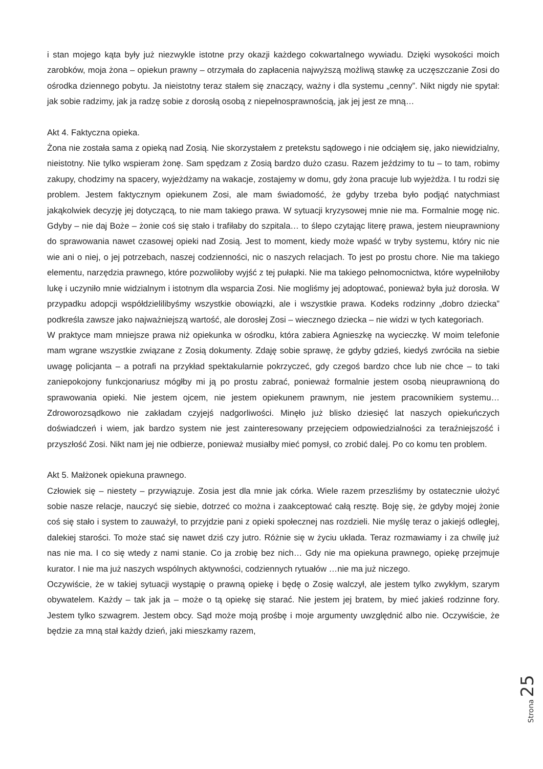i stan mojego kąta były już niezwykle istotne przy okazji każdego cokwartalnego wywiadu. Dzięki wysokości moich zarobków, moja żona – opiekun prawny – otrzymała do zapłacenia najwyższą możliwą stawkę za uczęszczanie Zosi do ośrodka dziennego pobytu. Ja nieistotny teraz stałem się znaczący, ważny i dla systemu „cenny”. Nikt nigdy nie spytał: jak sobie radzimy, jak ja radzę sobie z dorosłą osobą z niepełnosprawnością, jak jej jest ze mną…
Akt 4. Faktyczna opieka.
Żona nie została sama z opieką nad Zosią. Nie skorzystałem z pretekstu sądowego i nie odciąłem się, jako niewidzialny, nieistotny. Nie tylko wspieram żonę. Sam spędzam z Zosią bardzo dużo czasu. Razem jeździmy to tu – to tam, robimy zakupy, chodzimy na spacery, wyjeżdżamy na wakacje, zostajemy w domu, gdy żona pracuje lub wyjeżdża. I tu rodzi się problem. Jestem faktycznym opiekunem Zosi, ale mam świadomość, że gdyby trzeba było podjąć natychmiast jakąkolwiek decyzję jej dotyczącą, to nie mam takiego prawa. W sytuacji kryzysowej mnie nie ma. Formalnie mogę nic. Gdyby – nie daj Boże – żonie coś się stało i trafiłaby do szpitala… to ślepo czytając literę prawa, jestem nieuprawniony do sprawowania nawet czasowej opieki nad Zosią. Jest to moment, kiedy może wpaść w tryby systemu, który nic nie wie ani o niej, o jej potrzebach, naszej codzienności, nic o naszych relacjach. To jest po prostu chore. Nie ma takiego elementu, narzędzia prawnego, które pozwoliłoby wyjść z tej pułapki. Nie ma takiego pełnomocnictwa, które wypełniłoby lukę i uczyniło mnie widzialnym i istotnym dla wsparcia Zosi. Nie mogliśmy jej adoptować, ponieważ była już dorosła. W przypadku adopcji współdzielilibyśmy wszystkie obowiązki, ale i wszystkie prawa. Kodeks rodzinny „dobro dziecka” podkreśla zawsze jako najważniejszą wartość, ale dorosłej Zosi – wiecznego dziecka – nie widzi w tych kategoriach.
W praktyce mam mniejsze prawa niż opiekunka w ośrodku, która zabiera Agnieszkę na wycieczkę. W moim telefonie mam wgrane wszystkie związane z Zosią dokumenty. Zdaję sobie sprawę, że gdyby gdzieś, kiedyś zwróciła na siebie uwagę policjanta – a potrafi na przykład spektakularnie pokrzyczeć, gdy czegoś bardzo chce lub nie chce – to taki zaniepokojony funkcjonariusz mógłby mi ją po prostu zabrać, ponieważ formalnie jestem osobą nieuprawnioną do sprawowania opieki. Nie jestem ojcem, nie jestem opiekunem prawnym, nie jestem pracownikiem systemu… Zdroworozsądkowo nie zakładam czyjejś nadgorliwości. Minęło już blisko dziesięć lat naszych opiekuńczych doświadczeń i wiem, jak bardzo system nie jest zainteresowany przejęciem odpowiedzialności za teraźniejszość i przyszłość Zosi. Nikt nam jej nie odbierze, ponieważ musiałby mieć pomysł, co zrobić dalej. Po co komu ten problem.
Akt 5. Małżonek opiekuna prawnego.
Człowiek się – niestety – przywiązuje. Zosia jest dla mnie jak córka. Wiele razem przeszliśmy by ostatecznie ułożyć sobie nasze relacje, nauczyć się siebie, dotrzeć co można i zaakceptować całą resztę. Boję się, że gdyby mojej żonie coś się stało i system to zauważył, to przyjdzie pani z opieki społecznej nas rozdzieli. Nie myślę teraz o jakiejś odległej, dalekiej starości. To może stać się nawet dziś czy jutro. Różnie się w życiu układa. Teraz rozmawiamy i za chwilę już nas nie ma. I co się wtedy z nami stanie. Co ja zrobię bez nich… Gdy nie ma opiekuna prawnego, opiekę przejmuje kurator. I nie ma już naszych wspólnych aktywności, codziennych rytuałów …nie ma już niczego.
Oczywiście, że w takiej sytuacji wystąpię o prawną opiekę i będę o Zosię walczył, ale jestem tylko zwykłym, szarym obywatelem. Każdy – tak jak ja – może o tą opiekę się starać. Nie jestem jej bratem, by mieć jakieś rodzinne fory. Jestem tylko szwagrem. Jestem obcy. Sąd może moją prośbę i moje argumenty uwzględnić albo nie. Oczywiście, że będzie za mną stał każdy dzień, jaki mieszkamy razem,
Strona 25